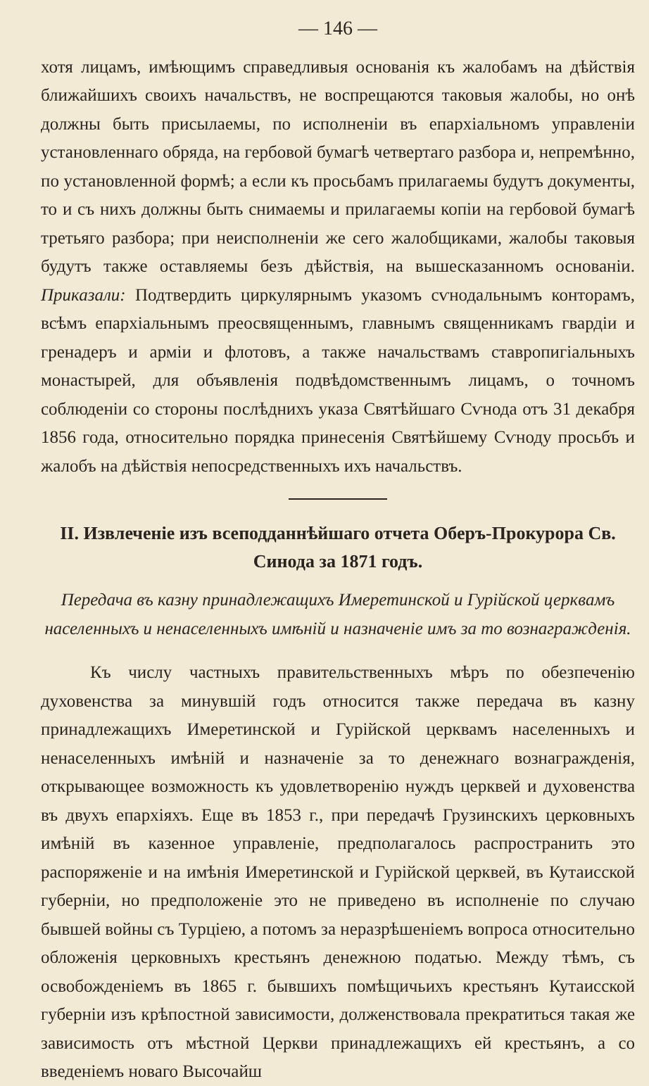— 146 —
хотя лицамъ, имѣющимъ справедливыя основанія къ жалобамъ на дѣйствія ближайшихъ своихъ начальствъ, не воспрещаются таковыя жалобы, но онѣ должны быть присылаемы, по исполненіи въ епархіальномъ управленіи установленнаго обряда, на гербовой бумагѣ четвертаго разбора и, непремѣнно, по установленной формѣ; а если къ просьбамъ прилагаемы будутъ документы, то и съ нихъ должны быть снимаемы и прилагаемы копіи на гербовой бумагѣ третьяго разбора; при неисполненіи же сего жалобщиками, жалобы таковыя будутъ также оставляемы безъ дѣйствія, на вышесказанномъ основаніи. Приказали: Подтвердить циркулярнымъ указомъ сѵнодальнымъ конторамъ, всѣмъ епархіальнымъ преосвященнымъ, главнымъ священникамъ гвардіи и гренадеръ и арміи и флотовъ, а также начальствамъ ставропигіальныхъ монастырей, для объявленія подвѣдомственнымъ лицамъ, о точномъ соблюденіи со стороны послѣднихъ указа Святѣйшаго Сѵнода отъ 31 декабря 1856 года, относительно порядка принесенія Святѣйшему Сѵноду просьбъ и жалобъ на дѣйствія непосредственныхъ ихъ начальствъ.
II. Извлеченіе изъ всеподданнѣйшаго отчета Оберъ-Прокурора Св. Синода за 1871 годъ.
Передача въ казну принадлежащихъ Имеретинской и Гурійской церквамъ населенныхъ и ненаселенныхъ имѣній и назначеніе имъ за то вознагражденія.
Къ числу частныхъ правительственныхъ мѣръ по обезпеченію духовенства за минувшій годъ относится также передача въ казну принадлежащихъ Имеретинской и Гурійской церквамъ населенныхъ и ненаселенныхъ имѣній и назначеніе за то денежнаго вознагражденія, открывающее возможность къ удовлетворенію нуждъ церквей и духовенства въ двухъ епархіяхъ. Еще въ 1853 г., при передачѣ Грузинскихъ церковныхъ имѣній въ казенное управленіе, предполагалось распространить это распоряженіе и на имѣнія Имеретинской и Гурійской церквей, въ Кутаисской губерніи, но предположеніе это не приведено въ исполненіе по случаю бывшей войны съ Турціею, а потомъ за неразрѣшеніемъ вопроса относительно обложенія церковныхъ крестьянъ денежною податью. Между тѣмъ, съ освобожденіемъ въ 1865 г. бывшихъ помѣщичьихъ крестьянъ Кутаисской губерніи изъ крѣпостной зависимости, долженствовала прекратиться такая же зависимость отъ мѣстной Церкви принадлежащихъ ей крестьянъ, а со введеніемъ новаго Высочайш